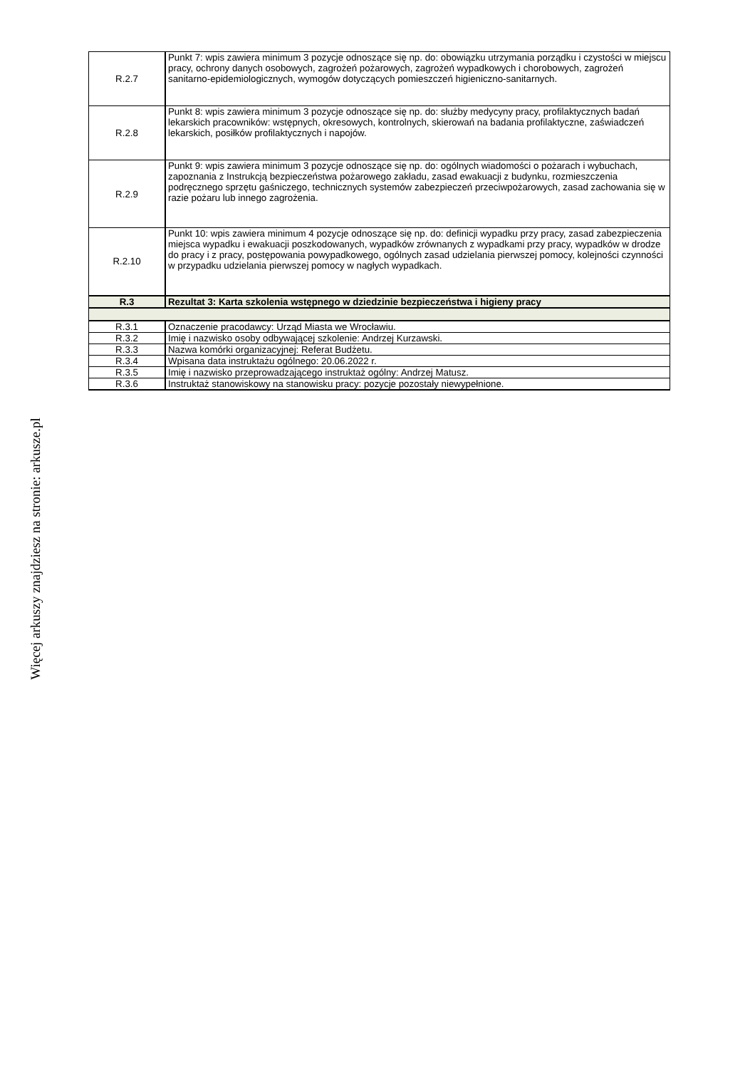Więcej arkuszy znajdziesz na stronie: arkusze.pl
| R.2.7 | Punkt 7: wpis zawiera minimum 3 pozycje odnoszące się np. do: obowiązku utrzymania porządku i czystości w miejscu pracy, ochrony danych osobowych, zagrożeń pożarowych, zagrożeń wypadkowych i chorobowych, zagrożeń sanitarno-epidemiologicznych, wymogów dotyczących pomieszczeń higieniczno-sanitarnych. |
| R.2.8 | Punkt 8: wpis zawiera minimum 3 pozycje odnoszące się np. do: służby medycyny pracy, profilaktycznych badań lekarskich pracowników: wstępnych, okresowych, kontrolnych, skierowań na badania profilaktyczne, zaświadczeń lekarskich, posiłków profilaktycznych i napojów. |
| R.2.9 | Punkt 9: wpis zawiera minimum 3 pozycje odnoszące się np. do: ogólnych wiadomości o pożarach i wybuchach, zapoznania z Instrukcją bezpieczeństwa pożarowego zakładu, zasad ewakuacji z budynku, rozmieszczenia podręcznego sprzętu gaśniczego, technicznych systemów zabezpieczeń przeciwpożarowych, zasad zachowania się w razie pożaru lub innego zagrożenia. |
| R.2.10 | Punkt 10: wpis zawiera minimum 4 pozycje odnoszące się np. do: definicji wypadku przy pracy, zasad zabezpieczenia miejsca wypadku i ewakuacji poszkodowanych, wypadków zrównanych z wypadkami przy pracy, wypadków w drodze do pracy i z pracy, postępowania powypadkowego, ogólnych zasad udzielania pierwszej pomocy, kolejności czynności w przypadku udzielania pierwszej pomocy w nagłych wypadkach. |
| R.3 | Rezultat 3: Karta szkolenia wstępnego w dziedzinie bezpieczeństwa i higieny pracy |
| R.3.1 | Oznaczenie pracodawcy: Urząd Miasta we Wrocławiu. |
| R.3.2 | Imię i nazwisko osoby odbywającej szkolenie: Andrzej Kurzawski. |
| R.3.3 | Nazwa komórki organizacyjnej: Referat Budżetu. |
| R.3.4 | Wpisana data instruktażu ogólnego: 20.06.2022 r. |
| R.3.5 | Imię i nazwisko przeprowadzającego instruktaż ogólny: Andrzej Matusz. |
| R.3.6 | Instruktaż stanowiskowy na stanowisku pracy: pozycje pozostały niewypełnione. |